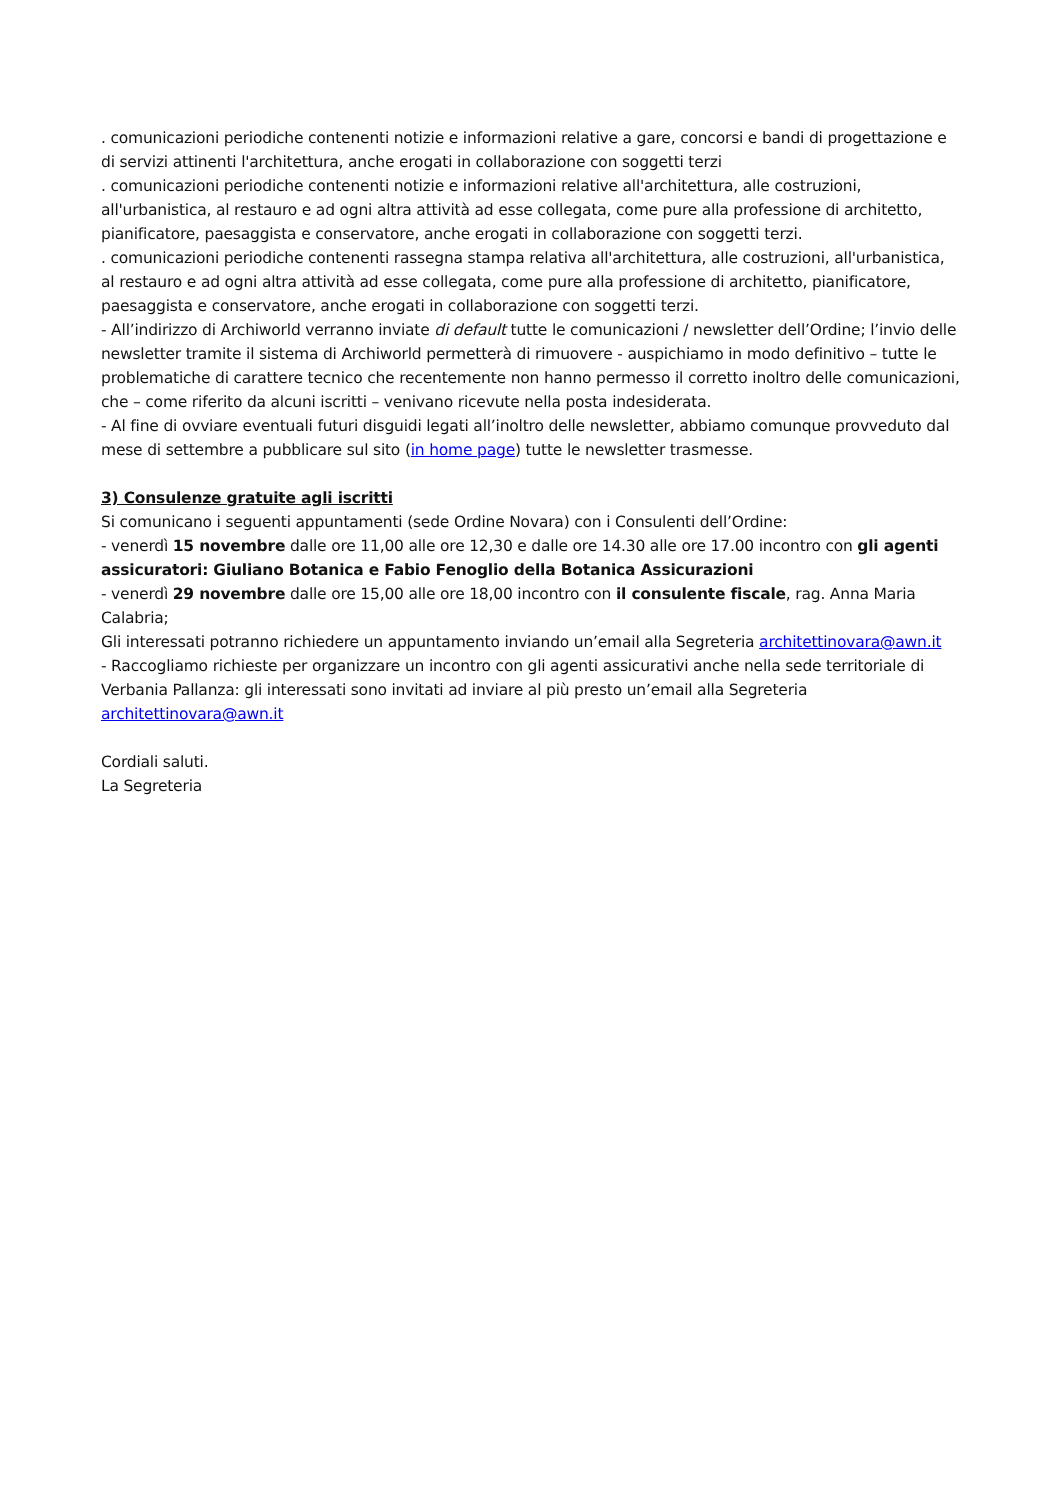. comunicazioni periodiche contenenti notizie e informazioni relative a gare, concorsi e bandi di progettazione e di servizi attinenti l'architettura, anche erogati in collaborazione con soggetti terzi
. comunicazioni periodiche contenenti notizie e informazioni relative all'architettura, alle costruzioni, all'urbanistica, al restauro e ad ogni altra attività ad esse collegata, come pure alla professione di architetto, pianificatore, paesaggista e conservatore, anche erogati in collaborazione con soggetti terzi.
. comunicazioni periodiche contenenti rassegna stampa relativa all'architettura, alle costruzioni, all'urbanistica, al restauro e ad ogni altra attività ad esse collegata, come pure alla professione di architetto, pianificatore, paesaggista e conservatore, anche erogati in collaborazione con soggetti terzi.
- All’indirizzo di Archiworld verranno inviate di default tutte le comunicazioni / newsletter dell’Ordine; l’invio delle newsletter tramite il sistema di Archiworld permetterà di rimuovere - auspichiamo in modo definitivo – tutte le problematiche di carattere tecnico che recentemente non hanno permesso il corretto inoltro delle comunicazioni, che – come riferito da alcuni iscritti – venivano ricevute nella posta indesiderata.
- Al fine di ovviare eventuali futuri disguidi legati all’inoltro delle newsletter, abbiamo comunque provveduto dal mese di settembre a pubblicare sul sito (in home page) tutte le newsletter trasmesse.
3) Consulenze gratuite agli iscritti
Si comunicano i seguenti appuntamenti (sede Ordine Novara) con i Consulenti dell’Ordine:
- venerdì 15 novembre dalle ore 11,00 alle ore 12,30 e dalle ore 14.30 alle ore 17.00 incontro con gli agenti assicuratori: Giuliano Botanica e Fabio Fenoglio della Botanica Assicurazioni
- venerdì 29 novembre dalle ore 15,00 alle ore 18,00 incontro con il consulente fiscale, rag. Anna Maria Calabria;
Gli interessati potranno richiedere un appuntamento inviando un’email alla Segreteria architettinovara@awn.it
- Raccogliamo richieste per organizzare un incontro con gli agenti assicurativi anche nella sede territoriale di Verbania Pallanza: gli interessati sono invitati ad inviare al più presto un’email alla Segreteria architettinovara@awn.it
Cordiali saluti.
La Segreteria